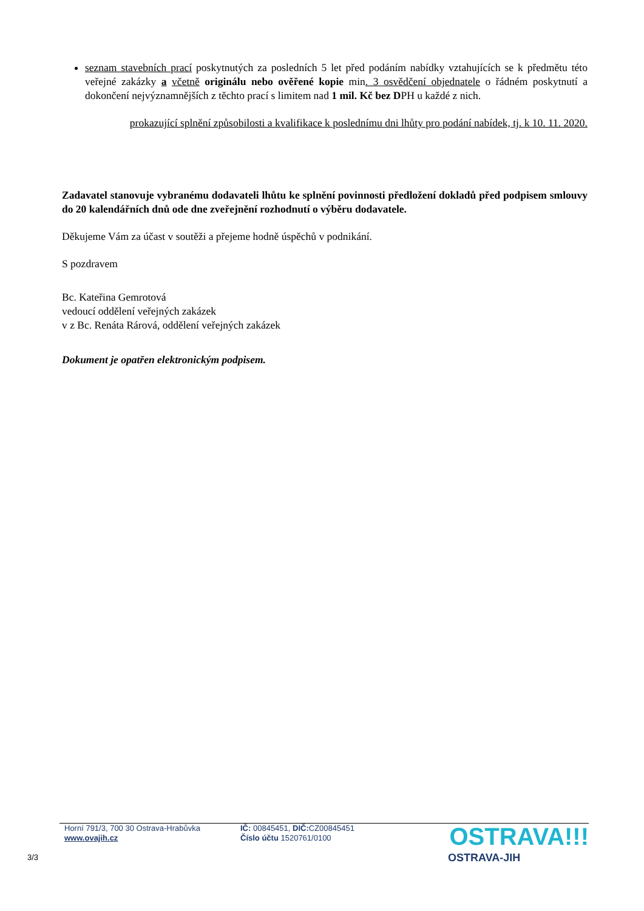seznam stavebních prací poskytnutých za posledních 5 let před podáním nabídky vztahujících se k předmětu této veřejné zakázky a včetně originálu nebo ověřené kopie min. 3 osvědčení objednatele o řádném poskytnutí a dokončení nejvýznamnějších z těchto prací s limitem nad 1 mil. Kč bez DPH u každé z nich.
prokazující splnění způsobilosti a kvalifikace k poslednímu dni lhůty pro podání nabídek, tj. k 10. 11. 2020.
Zadavatel stanovuje vybranému dodavateli lhůtu ke splnění povinnosti předložení dokladů před podpisem smlouvy do 20 kalendářních dnů ode dne zveřejnění rozhodnutí o výběru dodavatele.
Děkujeme Vám za účast v soutěži a přejeme hodně úspěchů v podnikání.
S pozdravem
Bc. Kateřina Gemrotová
vedoucí oddělení veřejných zakázek
v z Bc. Renáta Rárová, oddělení veřejných zakázek
Dokument je opatřen elektronickým podpisem.
Horní 791/3, 700 30 Ostrava-Hrabůvka
www.ovajih.cz
IČ: 00845451, DIČ: CZ00845451
Číslo účtu 1520761/0100
OSTRAVA!!!
OSTRAVA-JIH
3/3